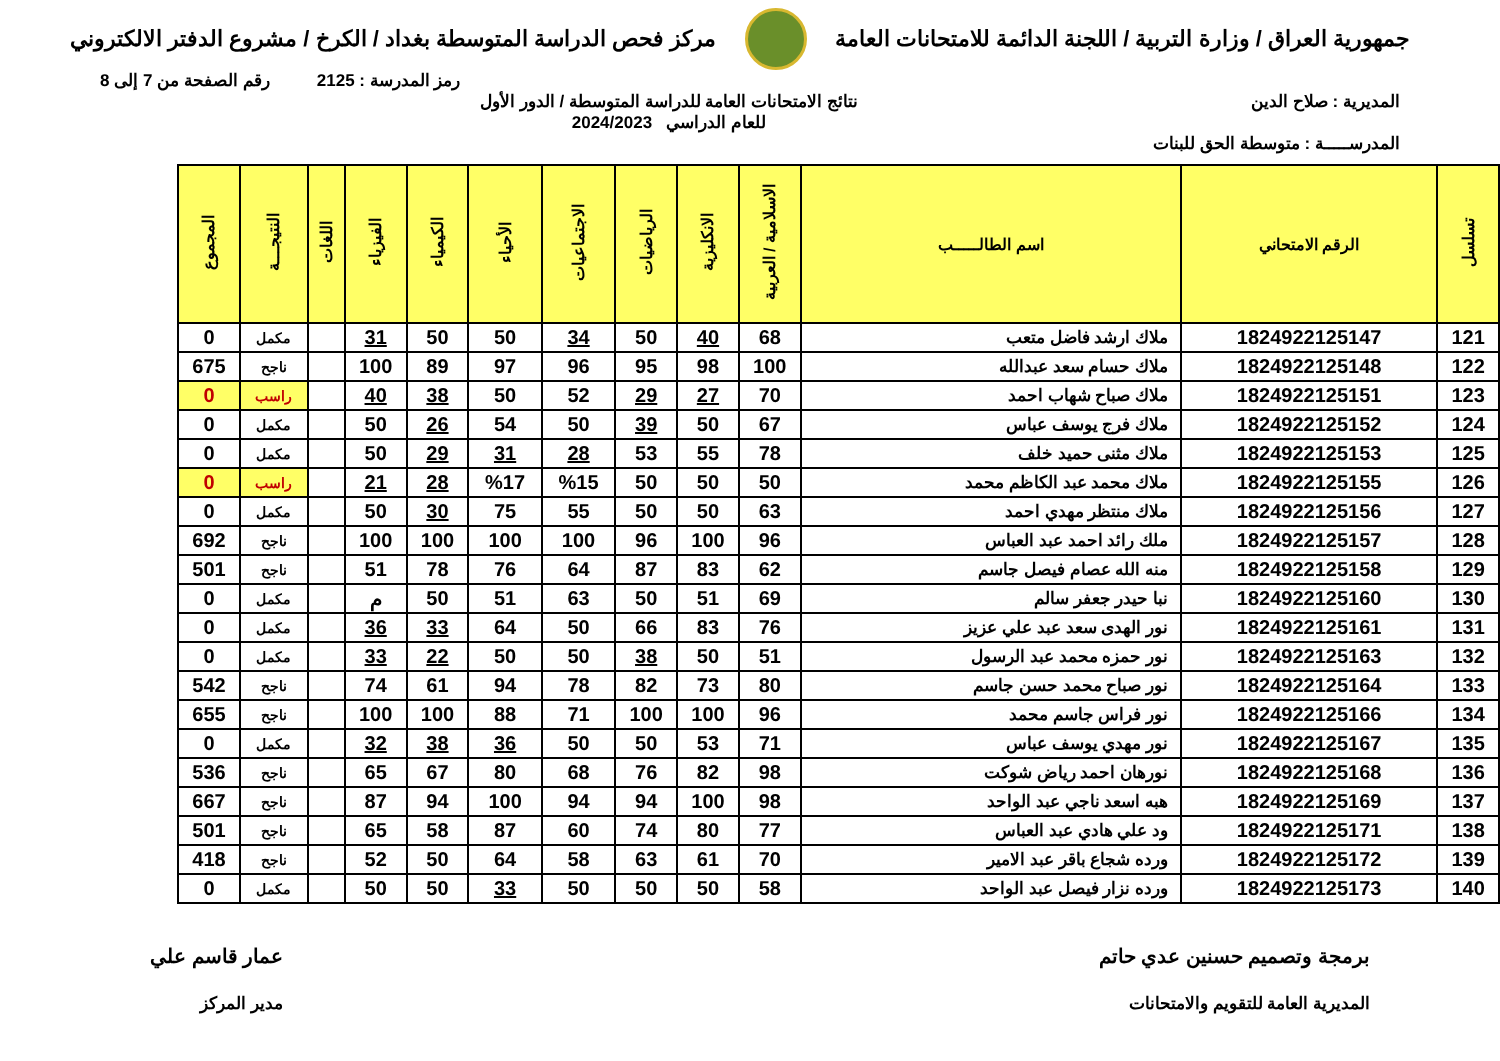جمهورية العراق / وزارة التربية / اللجنة الدائمة للامتحانات العامة
مركز فحص الدراسة المتوسطة بغداد / الكرخ / مشروع الدفتر الالكتروني
رمز المدرسة : 2125 رقم الصفحة من 7 إلى 8
المديرية : صلاح الدين نتائج الامتحانات العامة للدراسة المتوسطة / الدور الأول
للعام الدراسي 2024/2023
المدرســـــة : متوسطة الحق للبنات
| تسلسل | الرقم الامتحاني | اسم الطالـــــب | الاسلامية / العربية | الانكليزية | الرياضيات | الاجتماعيات | الأحياء | الكيمياء | الفيزياء | اللغات | النتيجـــة | المجموع |
| --- | --- | --- | --- | --- | --- | --- | --- | --- | --- | --- | --- | --- |
| 121 | 1824922125147 | ملاك ارشد فاضل متعب | 68 | 40 | 50 | 34 | 50 | 50 | 31 | | مكمل | 0 |
| 122 | 1824922125148 | ملاك حسام سعد عبدالله | 100 | 98 | 95 | 96 | 97 | 89 | 100 | | ناجح | 675 |
| 123 | 1824922125151 | ملاك صباح شهاب احمد | 70 | 27 | 29 | 52 | 50 | 38 | 40 | | راسب | 0 |
| 124 | 1824922125152 | ملاك فرج يوسف عباس | 67 | 50 | 39 | 50 | 54 | 26 | 50 | | مكمل | 0 |
| 125 | 1824922125153 | ملاك مثنى حميد خلف | 78 | 55 | 53 | 28 | 31 | 29 | 50 | | مكمل | 0 |
| 126 | 1824922125155 | ملاك محمد عبد الكاظم محمد | 50 | 50 | 50 | %15 | %17 | 28 | 21 | | راسب | 0 |
| 127 | 1824922125156 | ملاك منتظر مهدي احمد | 63 | 50 | 50 | 55 | 75 | 30 | 50 | | مكمل | 0 |
| 128 | 1824922125157 | ملك رائد احمد عبد العباس | 96 | 100 | 96 | 100 | 100 | 100 | 100 | | ناجح | 692 |
| 129 | 1824922125158 | منه الله عصام فيصل جاسم | 62 | 83 | 87 | 64 | 76 | 78 | 51 | | ناجح | 501 |
| 130 | 1824922125160 | نبا حيدر جعفر سالم | 69 | 51 | 50 | 63 | 51 | 50 | م | | مكمل | 0 |
| 131 | 1824922125161 | نور الهدى سعد عبد علي عزيز | 76 | 83 | 66 | 50 | 64 | 33 | 36 | | مكمل | 0 |
| 132 | 1824922125163 | نور حمزه محمد عبد الرسول | 51 | 50 | 38 | 50 | 50 | 22 | 33 | | مكمل | 0 |
| 133 | 1824922125164 | نور صباح محمد حسن جاسم | 80 | 73 | 82 | 78 | 94 | 61 | 74 | | ناجح | 542 |
| 134 | 1824922125166 | نور فراس جاسم محمد | 96 | 100 | 100 | 71 | 88 | 100 | 100 | | ناجح | 655 |
| 135 | 1824922125167 | نور مهدي يوسف عباس | 71 | 53 | 50 | 50 | 36 | 38 | 32 | | مكمل | 0 |
| 136 | 1824922125168 | نورهان احمد رياض شوكت | 98 | 82 | 76 | 68 | 80 | 67 | 65 | | ناجح | 536 |
| 137 | 1824922125169 | هبه اسعد ناجي عبد الواحد | 98 | 100 | 94 | 94 | 100 | 94 | 87 | | ناجح | 667 |
| 138 | 1824922125171 | ود علي هادي عبد العباس | 77 | 80 | 74 | 60 | 87 | 58 | 65 | | ناجح | 501 |
| 139 | 1824922125172 | ورده شجاع باقر عبد الامير | 70 | 61 | 63 | 58 | 64 | 50 | 52 | | ناجح | 418 |
| 140 | 1824922125173 | ورده نزار فيصل عبد الواحد | 58 | 50 | 50 | 50 | 33 | 50 | 50 | | مكمل | 0 |
برمجة وتصميم حسنين عدي حاتم
المديرية العامة للتقويم والامتحانات
عمار قاسم علي
مدير المركز